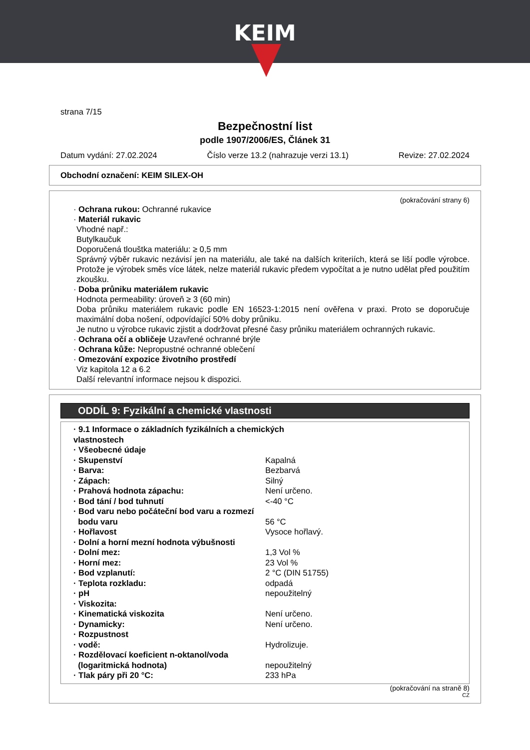KEIM
strana 7/15
Bezpečnostní list
podle 1907/2006/ES, Článek 31
Datum vydání: 27.02.2024 Číslo verze 13.2 (nahrazuje verzi 13.1) Revize: 27.02.2024
Obchodní označení: KEIM SILEX-OH
(pokračování strany 6)
· Ochrana rukou: Ochranné rukavice
· Materiál rukavic
Vhodné např.:
Butylkaučuk
Doporučená tlouštka materiálu: ≥ 0,5 mm
Správný výběr rukavic nezávisí jen na materiálu, ale také na dalších kriteriích, která se liší podle výrobce. Protože je výrobek směs více látek, nelze materiál rukavic předem vypočítat a je nutno udělat před použitím zkoušku.
· Doba průniku materiálem rukavic
Hodnota permeability: úroveň ≥ 3 (60 min)
Doba průniku materiálem rukavic podle EN 16523-1:2015 není ověřena v praxi. Proto se doporučuje maximální doba nošení, odpovídající 50% doby průniku.
Je nutno u výrobce rukavic zjistit a dodržovat přesné časy průniku materiálem ochranných rukavic.
· Ochrana očí a obličeje Uzavřené ochranné brýle
· Ochrana kůže: Nepropustné ochranné oblečení
· Omezování expozice životního prostředí
Viz kapitola 12 a 6.2
Další relevantní informace nejsou k dispozici.
ODDÍL 9: Fyzikální a chemické vlastnosti
| · 9.1 Informace o základních fyzikálních a chemických vlastnostech | |
| · Všeobecné údaje | |
| · Skupenství | Kapalná |
| · Barva: | Bezbarvá |
| · Zápach: | Silný |
| · Prahová hodnota zápachu: | Není určeno. |
| · Bod tání / bod tuhnutí | <-40 °C |
| · Bod varu nebo počáteční bod varu a rozmezí bodu varu | 56 °C |
| · Hořlavost | Vysoce hořlavý. |
| · Dolní a horní mezní hodnota výbušnosti | |
| · Dolní mez: | 1,3 Vol % |
| · Horní mez: | 23 Vol % |
| · Bod vzplanutí: | 2 °C (DIN 51755) |
| · Teplota rozkladu: | odpadá |
| · pH | nepoužitelný |
| · Viskozita: | |
| · Kinematická viskozita | Není určeno. |
| · Dynamicky: | Není určeno. |
| · Rozpustnost | |
| · vodě: | Hydrolizuje. |
| · Rozdělovací koeficient n-oktanol/voda (logaritmická hodnota) | nepoužitelný |
| · Tlak páry při 20 °C: | 233 hPa |
(pokračování na straně 8)
CZ